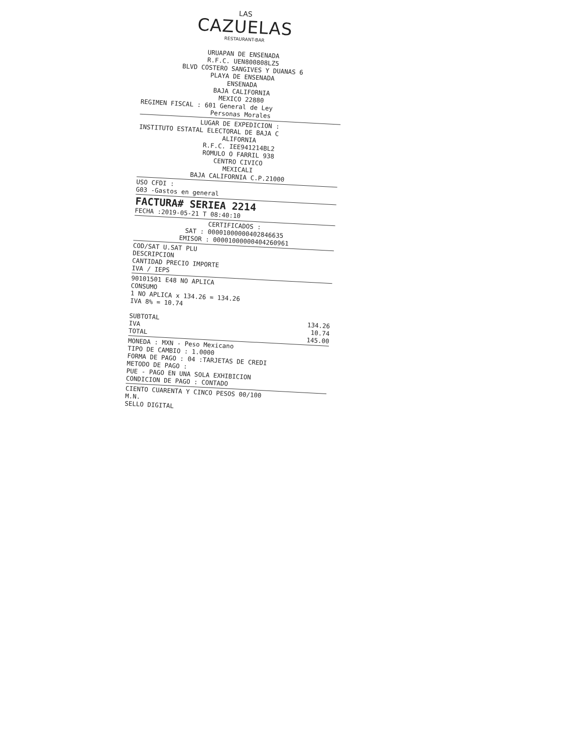LAS
CAZUELAS
RESTAURANT-BAR
URUAPAN DE ENSENADA
R.F.C. UEN800808LZ5
BLVD COSTERO SANGIVES Y DUANAS 6
PLAYA DE ENSENADA
ENSENADA
BAJA CALIFORNIA
MEXICO 22880
REGIMEN FISCAL : 601 General de Ley
Personas Morales
LUGAR DE EXPEDICION :
INSTITUTO ESTATAL ELECTORAL DE BAJA C
ALIFORNIA
R.F.C. IEE941214BL2
ROMULO O FARRIL 938
CENTRO CIVICO
MEXICALI
BAJA CALIFORNIA C.P.21000
USO CFDI :
G03 -Gastos en general
FACTURA# SERIEA 2214
FECHA :2019-05-21 T 08:40:10
CERTIFICADOS :
SAT : 00001000000402846635
EMISOR : 00001000000404260961
COD/SAT U.SAT PLU
DESCRIPCION
CANTIDAD PRECIO IMPORTE
IVA / IEPS
90101501 E48 NO APLICA
CONSUMO
1 NO APLICA x 134.26 = 134.26
IVA 8% = 10.74
SUBTOTAL 134.26
IVA 10.74
TOTAL 145.00
MONEDA : MXN - Peso Mexicano
TIPO DE CAMBIO : 1.0000
FORMA DE PAGO : 04 :TARJETAS DE CREDI
METODO DE PAGO :
PUE - PAGO EN UNA SOLA EXHIBICION
CONDICION DE PAGO : CONTADO
CIENTO CUARENTA Y CINCO PESOS 00/100
M.N.
SELLO DIGITAL